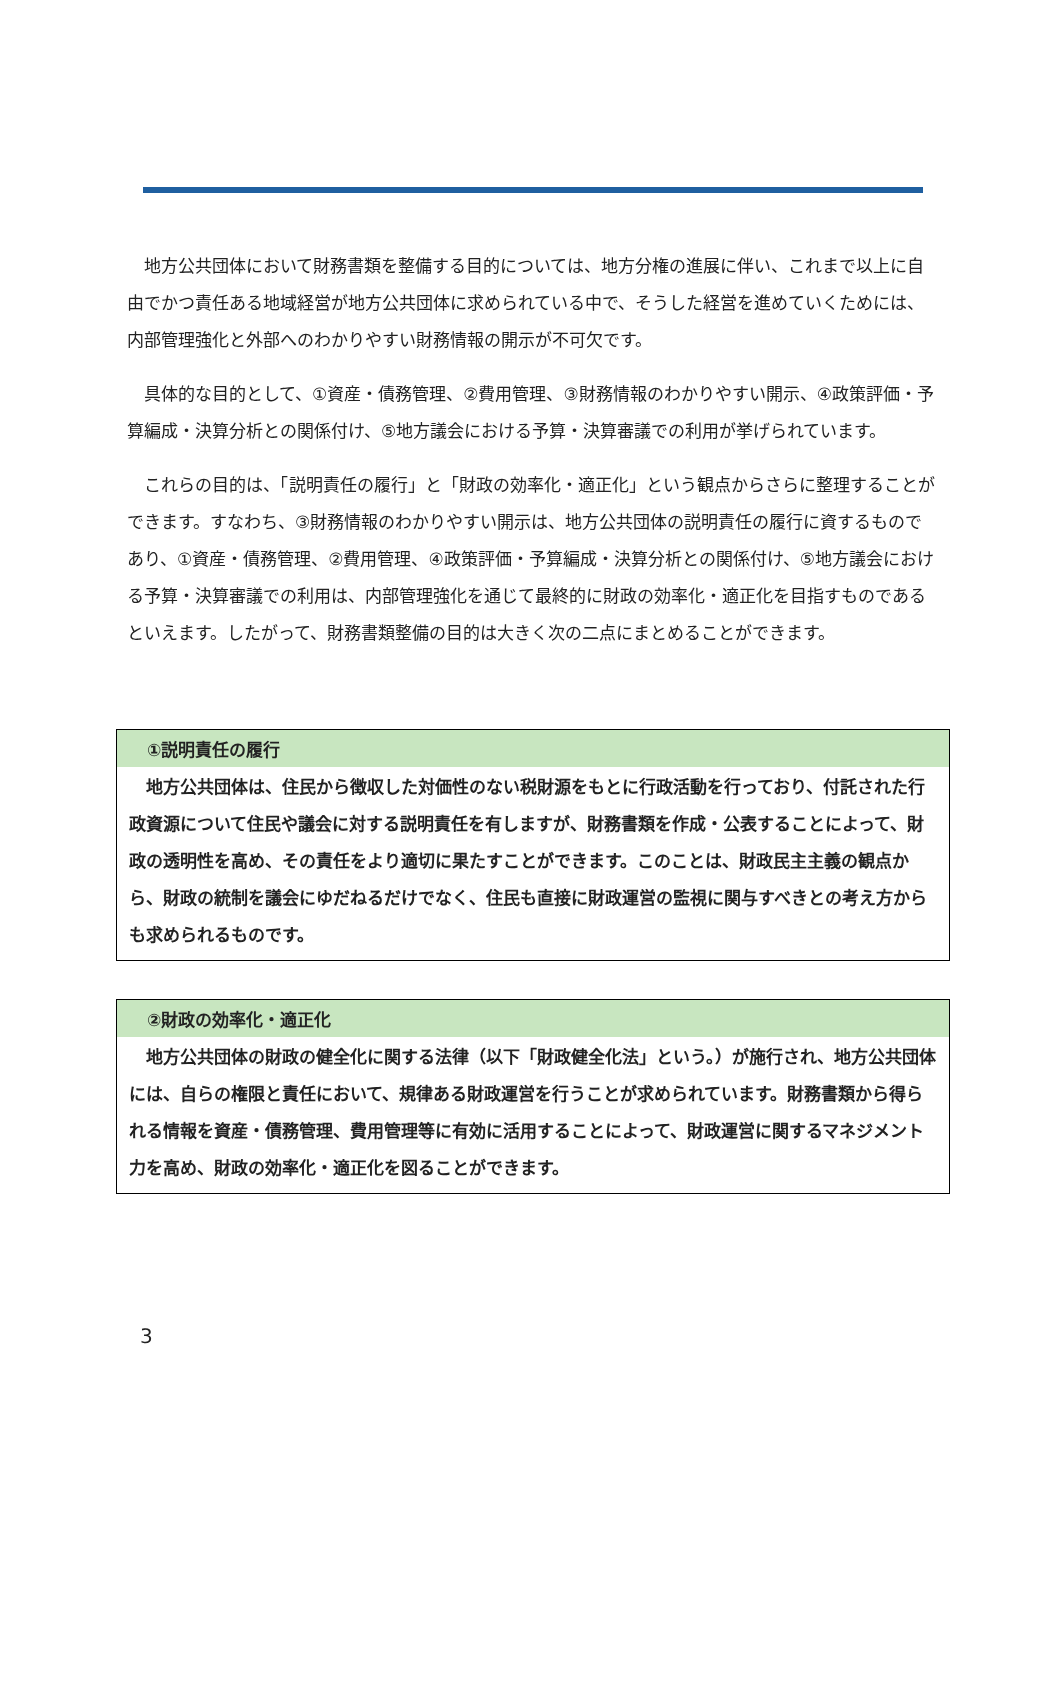地方公共団体において財務書類を整備する目的については、地方分権の進展に伴い、これまで以上に自由でかつ責任ある地域経営が地方公共団体に求められている中で、そうした経営を進めていくためには、内部管理強化と外部へのわかりやすい財務情報の開示が不可欠です。
具体的な目的として、①資産・債務管理、②費用管理、③財務情報のわかりやすい開示、④政策評価・予算編成・決算分析との関係付け、⑤地方議会における予算・決算審議での利用が挙げられています。
これらの目的は、「説明責任の履行」と「財政の効率化・適正化」という観点からさらに整理することができます。すなわち、③財務情報のわかりやすい開示は、地方公共団体の説明責任の履行に資するものであり、①資産・債務管理、②費用管理、④政策評価・予算編成・決算分析との関係付け、⑤地方議会における予算・決算審議での利用は、内部管理強化を通じて最終的に財政の効率化・適正化を目指すものであるといえます。したがって、財務書類整備の目的は大きく次の二点にまとめることができます。
①説明責任の履行
地方公共団体は、住民から徴収した対価性のない税財源をもとに行政活動を行っており、付託された行政資源について住民や議会に対する説明責任を有しますが、財務書類を作成・公表することによって、財政の透明性を高め、その責任をより適切に果たすことができます。このことは、財政民主主義の観点から、財政の統制を議会にゆだねるだけでなく、住民も直接に財政運営の監視に関与すべきとの考え方からも求められるものです。
②財政の効率化・適正化
地方公共団体の財政の健全化に関する法律（以下「財政健全化法」という。）が施行され、地方公共団体には、自らの権限と責任において、規律ある財政運営を行うことが求められています。財務書類から得られる情報を資産・債務管理、費用管理等に有効に活用することによって、財政運営に関するマネジメント力を高め、財政の効率化・適正化を図ることができます。
3